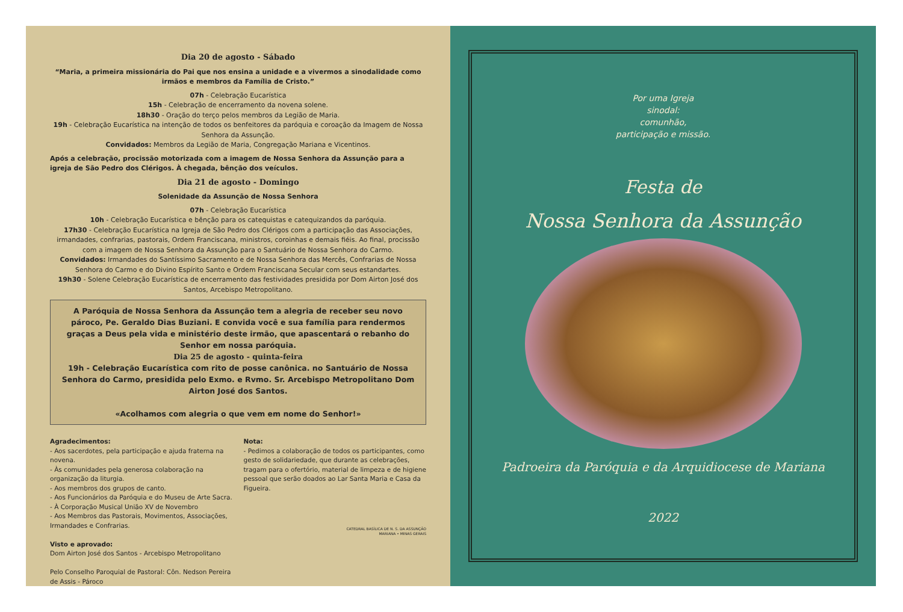Dia 20 de agosto - Sábado
“Maria, a primeira missionária do Pai que nos ensina a unidade e a vivermos a sinodalidade como irmãos e membros da Família de Cristo.”
07h - Celebração Eucarística
15h - Celebração de encerramento da novena solene.
18h30 - Oração do terço pelos membros da Legião de Maria.
19h - Celebração Eucarística na intenção de todos os benfeitores da paróquia e coroação da Imagem de Nossa Senhora da Assunção.
Convidados: Membros da Legião de Maria, Congregação Mariana e Vicentinos.
Após a celebração, procissão motorizada com a imagem de Nossa Senhora da Assunção para a igreja de São Pedro dos Clérigos. À chegada, bênção dos veículos.
Dia 21 de agosto - Domingo
Solenidade da Assunção de Nossa Senhora
07h - Celebração Eucarística
10h - Celebração Eucarística e bênção para os catequistas e catequizandos da paróquia.
17h30 - Celebração Eucarística na Igreja de São Pedro dos Clérigos com a participação das Associações, irmandades, confrarias, pastorais, Ordem Franciscana, ministros, coroinhas e demais fiéis. Ao final, procissão com a imagem de Nossa Senhora da Assunção para o Santuário de Nossa Senhora do Carmo.
Convidados: Irmandades do Santíssimo Sacramento e de Nossa Senhora das Mercês, Confrarias de Nossa Senhora do Carmo e do Divino Espírito Santo e Ordem Franciscana Secular com seus estandartes.
19h30 - Solene Celebração Eucarística de encerramento das festividades presidida por Dom Airton José dos Santos, Arcebispo Metropolitano.
A Paróquia de Nossa Senhora da Assunção tem a alegria de receber seu novo pároco, Pe. Geraldo Dias Buziani. E convida você e sua família para rendermos graças a Deus pela vida e ministério deste irmão, que apascentará o rebanho do Senhor em nossa paróquia.
Dia 25 de agosto - quinta-feira
19h - Celebração Eucarística com rito de posse canônica. no Santuário de Nossa Senhora do Carmo, presidida pelo Exmo. e Rvmo. Sr. Arcebispo Metropolitano Dom Airton José dos Santos.
«Acolhamos com alegria o que vem em nome do Senhor!»
Agradecimentos:
- Aos sacerdotes, pela participação e ajuda fraterna na novena.
- Às comunidades pela generosa colaboração na organização da liturgia.
- Aos membros dos grupos de canto.
- Aos Funcionários da Paróquia e do Museu de Arte Sacra.
- À Corporação Musical União XV de Novembro
- Aos Membros das Pastorais, Movimentos, Associações, Irmandades e Confrarias.
Visto e aprovado:
Dom Airton José dos Santos - Arcebispo Metropolitano
Pelo Conselho Paroquial de Pastoral: Côn. Nedson Pereira de Assis - Pároco
Nota:
- Pedimos a colaboração de todos os participantes, como gesto de solidariedade, que durante as celebrações, tragam para o ofertório, material de limpeza e de higiene pessoal que serão doados ao Lar Santa Maria e Casa da Figueira.
CATEDRAL BASÍLICA DE N. S. DA ASSUNÇÃO
MARIANA • MINAS GERAIS
Por uma Igreja
sinodal:
comunhão,
participação e missão.
Festa de
Nossa Senhora da Assunção
Padroeira da Paróquia e da Arquidiocese de Mariana
2022